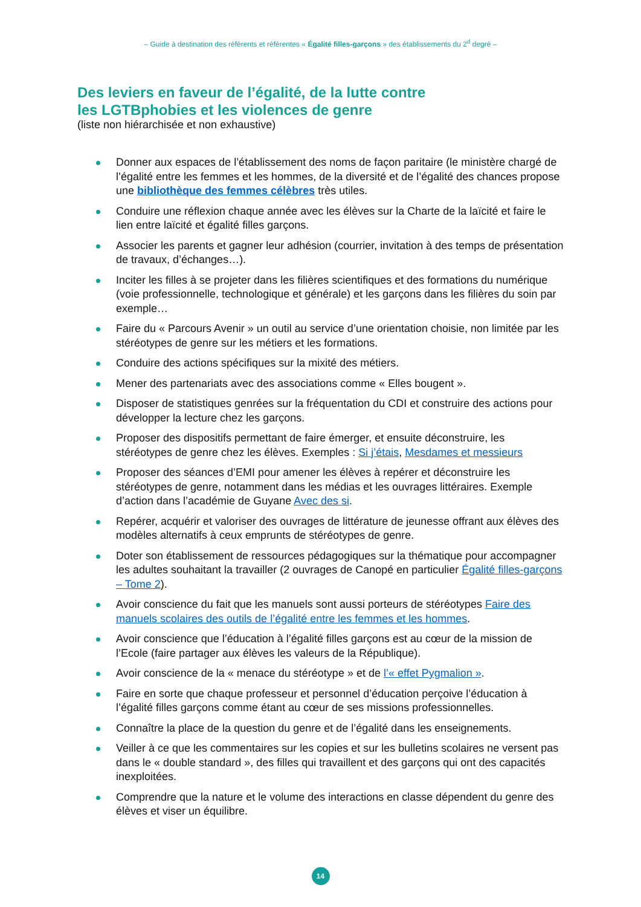– Guide à destination des référents et référentes « Égalité filles-garçons » des établissements du 2<sup>d</sup> degré –
Des leviers en faveur de l’égalité, de la lutte contre
les LGTBphobies et les violences de genre
(liste non hiérarchisée et non exhaustive)
Donner aux espaces de l’établissement des noms de façon paritaire (le ministère chargé de l’égalité entre les femmes et les hommes, de la diversité et de l’égalité des chances propose une bibliothèque des femmes célèbres très utiles.
Conduire une réflexion chaque année avec les élèves sur la Charte de la laïcité et faire le lien entre laïcité et égalité filles garçons.
Associer les parents et gagner leur adhésion (courrier, invitation à des temps de présentation de travaux, d’échanges…).
Inciter les filles à se projeter dans les filières scientifiques et des formations du numérique (voie professionnelle, technologique et générale) et les garçons dans les filières du soin par exemple…
Faire du « Parcours Avenir » un outil au service d’une orientation choisie, non limitée par les stéréotypes de genre sur les métiers et les formations.
Conduire des actions spécifiques sur la mixité des métiers.
Mener des partenariats avec des associations comme « Elles bougent ».
Disposer de statistiques genrées sur la fréquentation du CDI et construire des actions pour développer la lecture chez les garçons.
Proposer des dispositifs permettant de faire émerger, et ensuite déconstruire, les stéréotypes de genre chez les élèves. Exemples : Si j’étais, Mesdames et messieurs
Proposer des séances d’EMI pour amener les élèves à repérer et déconstruire les stéréotypes de genre, notamment dans les médias et les ouvrages littéraires. Exemple d’action dans l’académie de Guyane Avec des si.
Repérer, acquérir et valoriser des ouvrages de littérature de jeunesse offrant aux élèves des modèles alternatifs à ceux emprunts de stéréotypes de genre.
Doter son établissement de ressources pédagogiques sur la thématique pour accompagner les adultes souhaitant la travailler (2 ouvrages de Canopé en particulier Égalité filles-garçons – Tome 2).
Avoir conscience du fait que les manuels sont aussi porteurs de stéréotypes Faire des manuels scolaires des outils de l’égalité entre les femmes et les hommes.
Avoir conscience que l’éducation à l’égalité filles garçons est au cœur de la mission de l’Ecole (faire partager aux élèves les valeurs de la République).
Avoir conscience de la « menace du stéréotype » et de l’« effet Pygmalion ».
Faire en sorte que chaque professeur et personnel d’éducation perçoive l’éducation à l’égalité filles garçons comme étant au cœur de ses missions professionnelles.
Connaître la place de la question du genre et de l’égalité dans les enseignements.
Veiller à ce que les commentaires sur les copies et sur les bulletins scolaires ne versent pas dans le « double standard », des filles qui travaillent et des garçons qui ont des capacités inexploitées.
Comprendre que la nature et le volume des interactions en classe dépendent du genre des élèves et viser un équilibre.
14